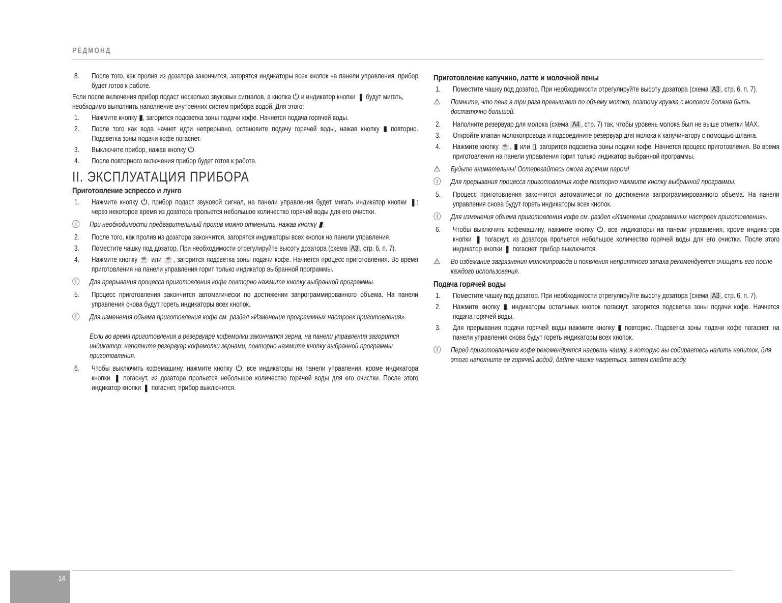РЕДМОНД
8. После того, как пролив из дозатора закончится, загорятся индикаторы всех кнопок на панели управления, прибор будет готов к работе.
Если после включения прибор подаст несколько звуковых сигналов, а кнопка ⏻ и индикатор кнопки ▮ будут мигать, необходимо выполнить наполнение внутренних систем прибора водой. Для этого:
1. Нажмите кнопку ▮, загорится подсветка зоны подачи кофе. Начнется подача горячей воды.
2. После того как вода начнет идти непрерывно, остановите подачу горячей воды, нажав кнопку ▮ повторно. Подсветка зоны подачи кофе погаснет.
3. Выключите прибор, нажав кнопку ⏻.
4. После повторного включения прибор будет готов к работе.
II. ЭКСПЛУАТАЦИЯ ПРИБОРА
Приготовление эспрессо и лунго
1. Нажмите кнопку ⏻, прибор подаст звуковой сигнал, на панели управления будет мигать индикатор кнопки ▮: через некоторое время из дозатора прольется небольшое количество горячей воды для его очистки.
ⓘ При необходимости предварительный пролив можно отменить, нажав кнопку ▮.
2. После того, как пролив из дозатора закончится, загорятся индикаторы всех кнопок на панели управления.
3. Поместите чашку под дозатор. При необходимости отрегулируйте высоту дозатора (схема A3, стр. 6, п. 7).
4. Нажмите кнопку ☕ или ☕, загорится подсветка зоны подачи кофе. Начнется процесс приготовления. Во время приготовления на панели управления горит только индикатор выбранной программы.
ⓘ Для прерывания процесса приготовления кофе повторно нажмите кнопку выбранной программы.
5. Процесс приготовления закончится автоматически по достижении запрограммированного объема. На панели управления снова будут гореть индикаторы всех кнопок.
ⓘ Для изменения объема приготовления кофе см. раздел «Изменение программных настроек приготовления».
Если во время приготовления в резервуаре кофемолки закончатся зерна, на панели управления загорится индикатор: наполните резервуар кофемолки зернами, повторно нажмите кнопку выбранной программы приготовления.
6. Чтобы выключить кофемашину, нажмите кнопку ⏻, все индикаторы на панели управления, кроме индикатора кнопки ▮ погаснут, из дозатора прольется небольшое количество горячей воды для его очистки. После этого индикатор кнопки ▮ погаснет, прибор выключится.
Приготовление капучино, латте и молочной пены
1. Поместите чашку под дозатор. При необходимости отрегулируйте высоту дозатора (схема A3, стр. 6, п. 7).
⚠ Помните, что пена в три раза превышает по объему молоко, поэтому кружка с молоком должна быть достаточно большой.
2. Наполните резервуар для молока (схема A4, стр. 7) так, чтобы уровень молока был не выше отметки MAX.
3. Откройте клапан молокопровода и подсоедините резервуар для молока к капучинатору с помощью шланга.
4. Нажмите кнопку ☕, ▮ или ▯, загорится подсветка зоны подачи кофе. Начнется процесс приготовления. Во время приготовления на панели управления горит только индикатор выбранной программы.
⚠ Будьте внимательны! Остерегайтесь ожога горячим паром!
ⓘ Для прерывания процесса приготовления кофе повторно нажмите кнопку выбранной программы.
5. Процесс приготовления закончится автоматически по достижении запрограммированного объема. На панели управления снова будут гореть индикаторы всех кнопок.
ⓘ Для изменения объема приготовления кофе см. раздел «Изменение программных настроек приготовления».
6. Чтобы выключить кофемашину, нажмите кнопку ⏻, все индикаторы на панели управления, кроме индикатора кнопки ▮ погаснут, из дозатора прольется небольшое количество горячей воды для его очистки. После этого индикатор кнопки ▮ погаснет, прибор выключится.
⚠ Во избежание загрязнения молокопровода и появления неприятного запаха рекомендуется очищать его после каждого использования.
Подача горячей воды
1. Поместите чашку под дозатор. При необходимости отрегулируйте высоту дозатора (схема A3, стр. 6, п. 7).
2. Нажмите кнопку ▮, индикаторы остальных кнопок погаснут, загорится подсветка зоны подачи кофе. Начнется подача горячей воды.
3. Для прерывания подачи горячей воды нажмите кнопку ▮ повторно. Подсветка зоны подачи кофе погаснет, на панели управления снова будут гореть индикаторы всех кнопок.
ⓘ Перед приготовлением кофе рекомендуется нагреть чашку, в которую вы собираетесь налить напиток, для этого наполните ее горячей водой, дайте чашке нагреться, затем слейте воду.
14